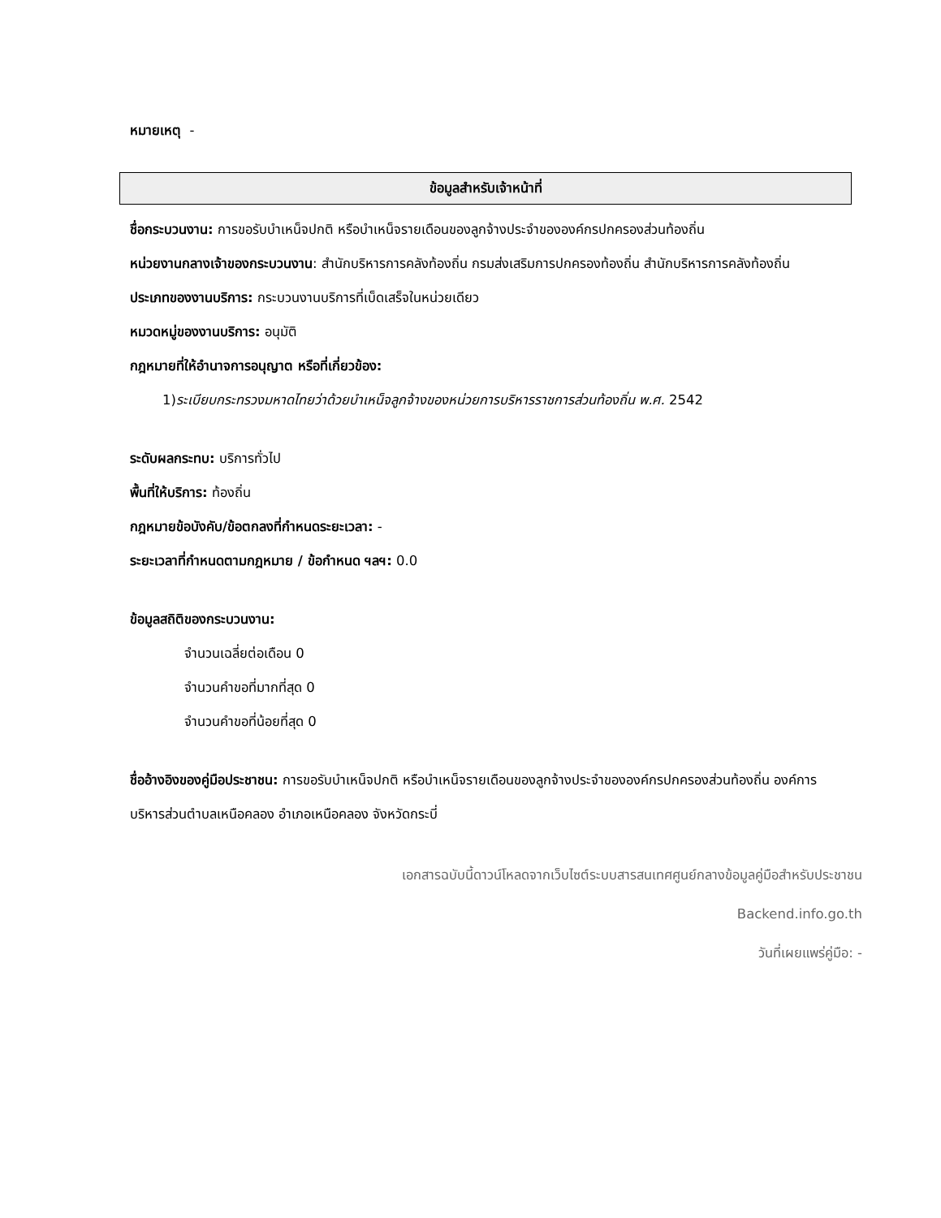หมายเหตุ -
ข้อมูลสำหรับเจ้าหน้าที่
ชื่อกระบวนงาน: การขอรับบำเหน็จปกติ หรือบำเหน็จรายเดือนของลูกจ้างประจำขององค์กรปกครองส่วนท้องถิ่น
หน่วยงานกลางเจ้าของกระบวนงาน: สำนักบริหารการคลังท้องถิ่น กรมส่งเสริมการปกครองท้องถิ่น สำนักบริหารการคลังท้องถิ่น
ประเภทของงานบริการ: กระบวนงานบริการที่เบ็ดเสร็จในหน่วยเดียว
หมวดหมู่ของงานบริการ: อนุมัติ
กฎหมายที่ให้อำนาจการอนุญาต หรือที่เกี่ยวข้อง:
1)ระเบียบกระทรวงมหาดไทยว่าด้วยบำเหน็จลูกจ้างของหน่วยการบริหารราชการส่วนท้องถิ่น พ.ศ. 2542
ระดับผลกระทบ: บริการทั่วไป
พื้นที่ให้บริการ: ท้องถิ่น
กฎหมายข้อบังคับ/ข้อตกลงที่กำหนดระยะเวลา: -
ระยะเวลาที่กำหนดตามกฎหมาย / ข้อกำหนด ฯลฯ: 0.0
ข้อมูลสถิติของกระบวนงาน:
จำนวนเฉลี่ยต่อเดือน 0
จำนวนคำขอที่มากที่สุด 0
จำนวนคำขอที่น้อยที่สุด 0
ชื่ออ้างอิงของคู่มือประชาชน: การขอรับบำเหน็จปกติ หรือบำเหน็จรายเดือนของลูกจ้างประจำขององค์กรปกครองส่วนท้องถิ่น องค์การบริหารส่วนตำบลเหนือคลอง อำเภอเหนือคลอง จังหวัดกระบี่
เอกสารฉบับนี้ดาวน์โหลดจากเว็บไซต์ระบบสารสนเทศศูนย์กลางข้อมูลคู่มือสำหรับประชาชน
Backend.info.go.th
วันที่เผยแพร่คู่มือ: -